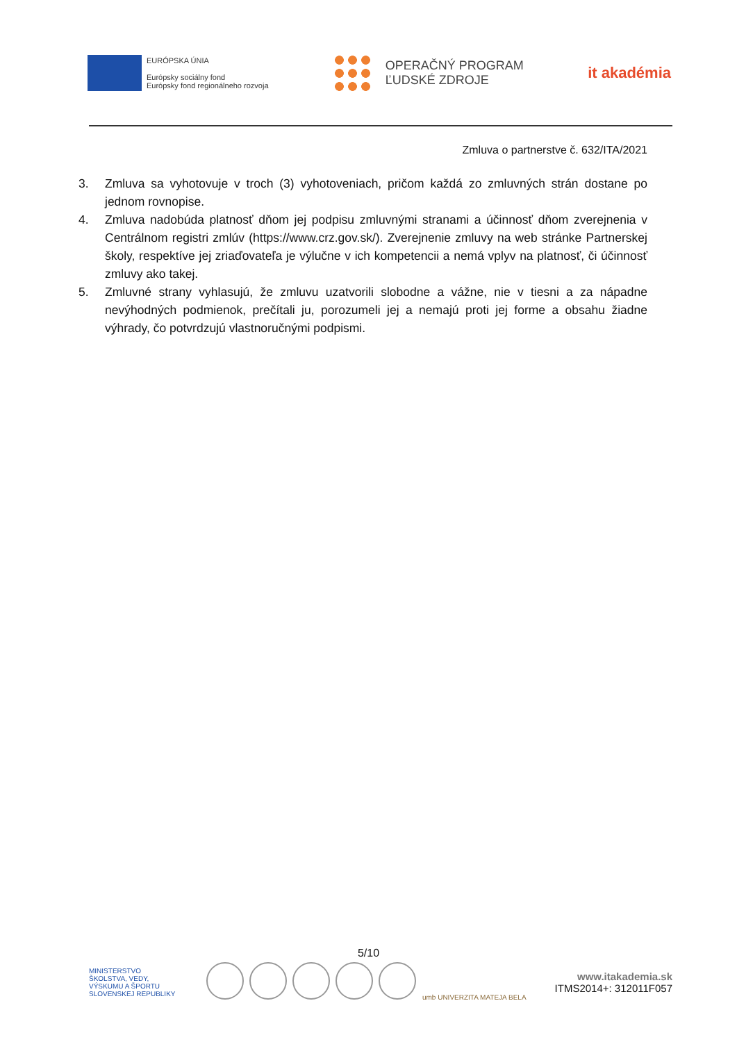EURÓPSKA ÚNIA
Európsky sociálny fond
Európsky fond regionálneho rozvoja
OPERAČNÝ PROGRAM
ĽUDSKÉ ZDROJE
it akadémia
Zmluva o partnerstve č. 632/ITA/2021
3. Zmluva sa vyhotovuje v troch (3) vyhotoveniach, pričom každá zo zmluvných strán dostane po jednom rovnopise.
4. Zmluva nadobúda platnosť dňom jej podpisu zmluvnými stranami a účinnosť dňom zverejnenia v Centrálnom registri zmlúv (https://www.crz.gov.sk/). Zverejnenie zmluvy na web stránke Partnerskej školy, respektíve jej zriaďovateľa je výlučne v ich kompetencii a nemá vplyv na platnosť, či účinnosť zmluvy ako takej.
5. Zmluvné strany vyhlasujú, že zmluvu uzatvorili slobodne a vážne, nie v tiesni a za nápadne nevýhodných podmienok, prečítali ju, porozumeli jej a nemajú proti jej forme a obsahu žiadne výhrady, čo potvrdzujú vlastnoručnými podpismi.
5/10
MINISTERSTVO
ŠKOLSTVA, VEDY,
VÝSKUMU A ŠPORTU
SLOVENSKEJ REPUBLIKY
umb UNIVERZITA MATEJA BELA
www.itakademia.sk
ITMS2014+: 312011F057